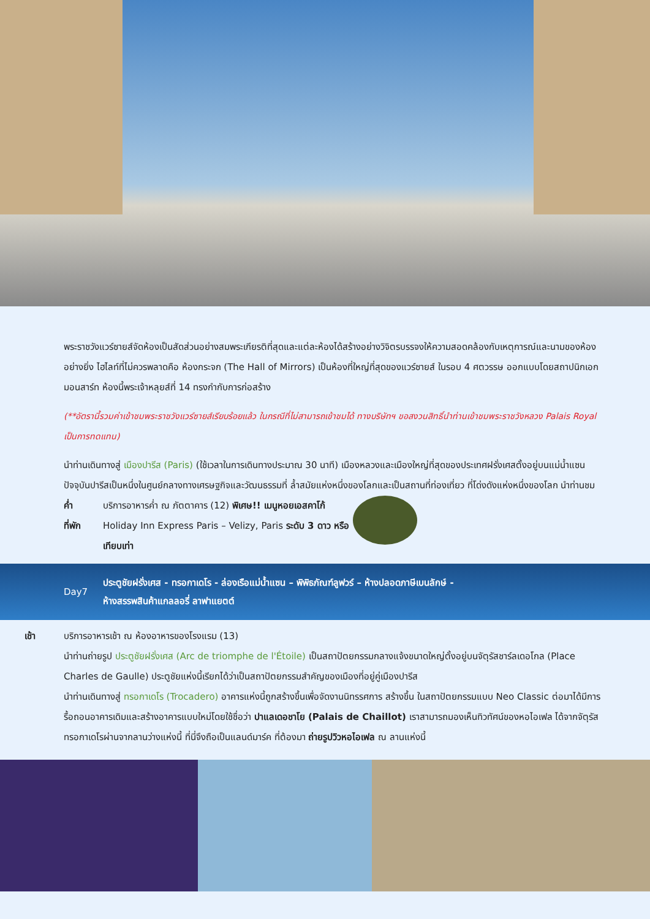พระราชวังแวร์ซายส์จัดห้องเป็นสัดส่วนอย่างสมพระเกียรติที่สุดและแต่ละห้องได้สร้างอย่างวิจิตรบรรจงให้ความสอดคล้องกับเหตุการณ์และนามของห้องอย่างยิ่ง ไฮไลท์ที่ไม่ควรพลาดคือ ห้องกระจก (The Hall of Mirrors) เป็นห้องที่ใหญ่ที่สุดของแวร์ซายส์ ในรอบ 4 ศตวรรษ ออกแบบโดยสถาปนิกเอก มอนสาร์ท ห้องนี้พระเจ้าหลุยส์ที่ 14 ทรงกำกับการก่อสร้าง
(**อัตรานี้รวมค่าเข้าชมพระราชวังแวร์ซายส์เรียบร้อยแล้ว ในกรณีที่ไม่สามารถเข้าชมได้ ทางบริษัทฯ ขอสงวนสิทธิ์นำท่านเข้าชมพระราชวังหลวง Palais Royal เป็นการทดแทน)
นำท่านเดินทางสู่ เมืองปารีส (Paris) (ใช้เวลาในการเดินทางประมาณ 30 นาที) เมืองหลวงและเมืองใหญ่ที่สุดของประเทศฝรั่งเศสตั้งอยู่บนแม่น้ำแซน ปัจจุบันปารีสเป็นหนึ่งในศูนย์กลางทางเศรษฐกิจและวัฒนธรรมที่ ล้ำสมัยแห่งหนึ่งของโลกและเป็นสถานที่ท่องเที่ยว ที่โด่งดังแห่งหนึ่งของโลก นำท่านชม
ค่ำ บริการอาหารค่ำ ณ ภัตตาคาร (12) พิเศษ!! เมนูหอยเอสคาโก้
ที่พัก Holiday Inn Express Paris – Velizy, Paris ระดับ 3 ดาว หรือเทียบเท่า
Day7
ประตูชัยฝรั่งเศส - ทรอกาเดโร - ล่องเรือแม่น้ำแซน – พิพิธภัณฑ์ลูฟวร์ – ห้างปลอดภาษีเบนลักษ์ -
ห้างสรรพสินค้าแกลลอรี่ ลาฟาแยตต์
เช้า บริการอาหารเช้า ณ ห้องอาหารของโรงแรม (13)
นำท่านถ่ายรูป ประตูชัยฝรั่งเศส (Arc de triomphe de l'Étoile) เป็นสถาปัตยกรรมกลางแจ้งขนาดใหญ่ตั้งอยู่บนจัตุรัสชาร์ลเดอโกล (Place Charles de Gaulle) ประตูชัยแห่งนี้เรียกได้ว่าเป็นสถาปัตยกรรมสำคัญของเมืองที่อยู่คู่เมืองปารีส
นำท่านเดินทางสู่ ทรอกาเดโร (Trocadero) อาคารแห่งนี้ถูกสร้างขึ้นเพื่อจัดงานนิทรรศการ สร้างขึ้น ในสถาปัตยกรรมแบบ Neo Classic ต่อมาได้มีการรื้อถอนอาคารเดิมและสร้างอาคารแบบใหม่โดยใช้ชื่อว่า ปาแลเดอชาโย (Palais de Chaillot) เราสามารถมองเห็นทิวทัศน์ของหอไอเฟล ได้จากจัตุรัส ทรอกาเดโรผ่านจากลานว่างแห่งนี้ ที่นี่จึงถือเป็นแลนด์มาร์ค ที่ต้องมา ถ่ายรูปวิวหอไอเฟล ณ ลานแห่งนี้